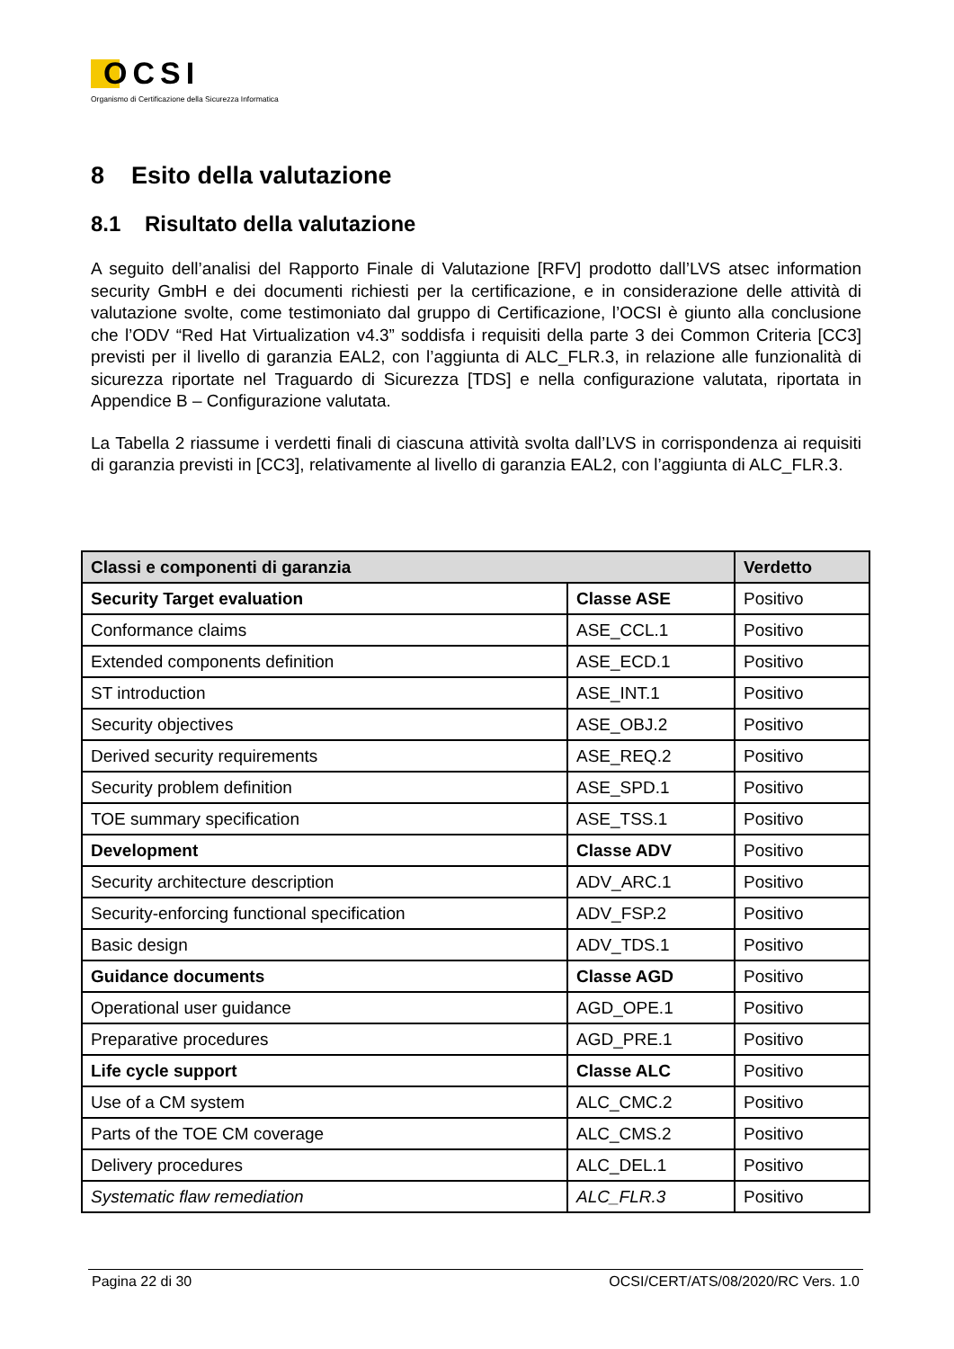OCSI
Organismo di Certificazione della Sicurezza Informatica
8 Esito della valutazione
8.1 Risultato della valutazione
A seguito dell’analisi del Rapporto Finale di Valutazione [RFV] prodotto dall’LVS atsec information security GmbH e dei documenti richiesti per la certificazione, e in considerazione delle attività di valutazione svolte, come testimoniato dal gruppo di Certificazione, l’OCSI è giunto alla conclusione che l’ODV “Red Hat Virtualization v4.3” soddisfa i requisiti della parte 3 dei Common Criteria [CC3] previsti per il livello di garanzia EAL2, con l’aggiunta di ALC_FLR.3, in relazione alle funzionalità di sicurezza riportate nel Traguardo di Sicurezza [TDS] e nella configurazione valutata, riportata in Appendice B – Configurazione valutata.
La Tabella 2 riassume i verdetti finali di ciascuna attività svolta dall’LVS in corrispondenza ai requisiti di garanzia previsti in [CC3], relativamente al livello di garanzia EAL2, con l’aggiunta di ALC_FLR.3.
| Classi e componenti di garanzia | | Verdetto |
| --- | --- | --- |
| Security Target evaluation | Classe ASE | Positivo |
| Conformance claims | ASE_CCL.1 | Positivo |
| Extended components definition | ASE_ECD.1 | Positivo |
| ST introduction | ASE_INT.1 | Positivo |
| Security objectives | ASE_OBJ.2 | Positivo |
| Derived security requirements | ASE_REQ.2 | Positivo |
| Security problem definition | ASE_SPD.1 | Positivo |
| TOE summary specification | ASE_TSS.1 | Positivo |
| Development | Classe ADV | Positivo |
| Security architecture description | ADV_ARC.1 | Positivo |
| Security-enforcing functional specification | ADV_FSP.2 | Positivo |
| Basic design | ADV_TDS.1 | Positivo |
| Guidance documents | Classe AGD | Positivo |
| Operational user guidance | AGD_OPE.1 | Positivo |
| Preparative procedures | AGD_PRE.1 | Positivo |
| Life cycle support | Classe ALC | Positivo |
| Use of a CM system | ALC_CMC.2 | Positivo |
| Parts of the TOE CM coverage | ALC_CMS.2 | Positivo |
| Delivery procedures | ALC_DEL.1 | Positivo |
| Systematic flaw remediation | ALC_FLR.3 | Positivo |
Pagina 22 di 30 OCSI/CERT/ATS/08/2020/RC Vers. 1.0